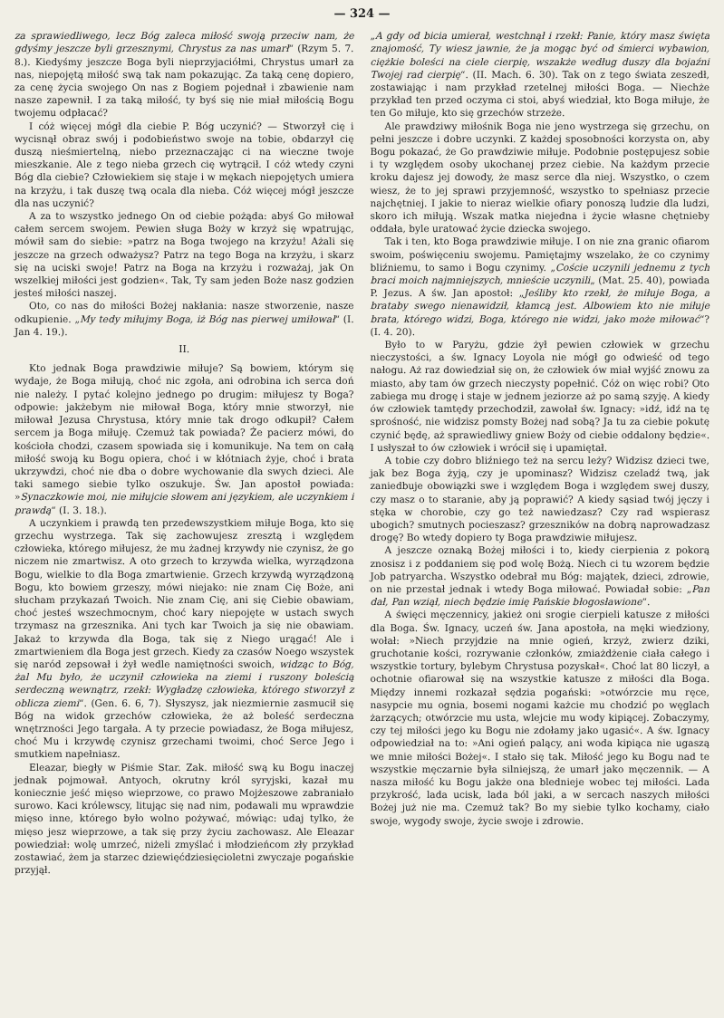— 324 —
za sprawiedliwego, lecz Bóg zaleca miłość swoją przeciw nam, że gdyśmy jeszcze byli grzesznymi, Chrystus za nas umarł“ (Rzym 5. 7. 8.). Kiedyśmy jeszcze Boga byli nieprzyjaciółmi, Chrystus umarł za nas, niepojętą miłość swą tak nam pokazując. Za taką cenę dopiero, za cenę życia swojego On nas z Bogiem pojednał i zbawienie nam nasze zapewnił. I za taką miłość, ty byś się nie miał miłością Bogu twojemu odpłacać?
I cóż więcej mógł dla ciebie P. Bóg uczynić? — Stworzył cię i wycisnął obraz swój i podobieństwo swoje na tobie, obdarzył cię duszą nieśmiertelną, niebo przeznaczając ci na wieczne twoje mieszkanie. Ale z tego nieba grzech cię wytrącił. I cóż wtedy czyni Bóg dla ciebie? Człowiekiem się staje i w mękach niepojętych umiera na krzyżu, i tak duszę twą ocala dla nieba. Cóż więcej mógł jeszcze dla nas uczynić?
A za to wszystko jednego On od ciebie pożąda: abyś Go miłował całem sercem swojem. Pewien sługa Boży w krzyż się wpatrując, mówił sam do siebie: »patrz na Boga twojego na krzyżu! Ażali się jeszcze na grzech odważysz? Patrz na tego Boga na krzyżu, i skarz się na uciski swoje! Patrz na Boga na krzyżu i rozważaj, jak On wszelkiej miłości jest godzien«. Tak, Ty sam jeden Boże nasz godzien jesteś miłości naszej.
Oto, co nas do miłości Bożej nakłania: nasze stworzenie, nasze odkupienie. „My tedy miłujmy Boga, iż Bóg nas pierwej umiłował“ (I. Jan 4. 19.).
II.
Kto jednak Boga prawdziwie miłuje? Są bowiem, którym się wydaje, że Boga miłują, choć nic zgoła, ani odrobina ich serca doń nie należy. I pytać kolejno jednego po drugim: miłujesz ty Boga? odpowie: jakżebym nie miłował Boga, który mnie stworzył, nie miłował Jezusa Chrystusa, który mnie tak drogo odkupił? Całem sercem ja Boga miłuję. Czemuż tak powiada? Że pacierz mówi, do kościoła chodzi, czasem spowiada się i komunikuje. Na tem on całą miłość swoją ku Bogu opiera, choć i w kłótniach żyje, choć i brata ukrzywdzi, choć nie dba o dobre wychowanie dla swych dzieci. Ale taki samego siebie tylko oszukuje. Św. Jan apostoł powiada: »Synaczkowie moi, nie miłujcie słowem ani językiem, ale uczynkiem i prawdą“ (I. 3. 18.).
A uczynkiem i prawdą ten przedewszystkiem miłuje Boga, kto się grzechu wystrzega. Tak się zachowujesz zresztą i względem człowieka, którego miłujesz, że mu żadnej krzywdy nie czynisz, że go niczem nie zmartwisz. A oto grzech to krzywda wielka, wyrządzona Bogu, wielkie to dla Boga zmartwienie. Grzech krzywdą wyrządzoną Bogu, kto bowiem grzeszy, mówi niejako: nie znam Cię Boże, ani słucham przykazań Twoich. Nie znam Cię, ani się Ciebie obawiam, choć jesteś wszechmocnym, choć kary niepojęte w ustach swych trzymasz na grzesznika. Ani tych kar Twoich ja się nie obawiam. Jakaż to krzywda dla Boga, tak się z Niego urągać! Ale i zmartwieniem dla Boga jest grzech. Kiedy za czasów Noego wszystek się naród zepsował i żył wedle namiętności swoich, widząc to Bóg, żal Mu było, że uczynił człowieka na ziemi i ruszony boleścią serdeczną wewnątrz, rzekł: Wygładzę człowieka, którego stworzył z oblicza ziemi“. (Gen. 6. 6, 7). Słyszysz, jak niezmiernie zasmucił się Bóg na widok grzechów człowieka, że aż boleść serdeczna wnętrzności Jego targała. A ty przecie powiadasz, że Boga miłujesz, choć Mu i krzywdę czynisz grzechami twoimi, choć Serce Jego i smutkiem napełniasz.
Eleazar, biegły w Piśmie Star. Zak. miłość swą ku Bogu inaczej jednak pojmował. Antyoch, okrutny król syryjski, kazał mu koniecznie jeść mięso wieprzowe, co prawo Mojżeszowe zabraniało surowo. Kaci królewscy, litując się nad nim, podawali mu wprawdzie mięso inne, którego było wolno pożywać, mówiąc: udaj tylko, że mięso jesz wieprzowe, a tak się przy życiu zachowasz. Ale Eleazar powiedział: wolę umrzeć, niżeli zmyślać i młodzieńcom zły przykład zostawiać, żem ja starzec dziewięćdziesięcioletni zwyczaje pogańskie przyjął.
„A gdy od bicia umierał, westchnął i rzekł: Panie, który masz święta znajomość, Ty wiesz jawnie, że ja mogąc być od śmierci wybawion, ciężkie boleści na ciele cierpię, wszakże według duszy dla bojaźni Twojej rad cierpię“. (II. Mach. 6. 30). Tak on z tego świata zeszedł, zostawiając i nam przykład rzetelnej miłości Boga. — Niechże przykład ten przed oczyma ci stoi, abyś wiedział, kto Boga miłuje, że ten Go miłuje, kto się grzechów strzeże.
Ale prawdziwy miłośnik Boga nie jeno wystrzega się grzechu, on pełni jeszcze i dobre uczynki. Z każdej sposobności korzysta on, aby Bogu pokazać, że Go prawdziwie miłuje. Podobnie postępujesz sobie i ty względem osoby ukochanej przez ciebie. Na każdym przecie kroku dajesz jej dowody, że masz serce dla niej. Wszystko, o czem wiesz, że to jej sprawi przyjemność, wszystko to spełniasz przecie najchętniej. I jakie to nieraz wielkie ofiary ponoszą ludzie dla ludzi, skoro ich miłują. Wszak matka niejedna i życie własne chętnieby oddała, byle uratować życie dziecka swojego.
Tak i ten, kto Boga prawdziwie miłuje. I on nie zna granic ofiarom swoim, poświęceniu swojemu. Pamiętajmy wszelako, że co czynimy bliźniemu, to samo i Bogu czynimy. „Coście uczynili jednemu z tych braci moich najmniejszych, mnieście uczynili„ (Mat. 25. 40), powiada P. Jezus. A św. Jan apostoł: „Jeśliby kto rzekł, że miłuje Boga, a brataby swego nienawidził, kłamcą jest. Albowiem kto nie miłuje brata, którego widzi, Boga, którego nie widzi, jako może miłować“? (I. 4. 20).
Było to w Paryżu, gdzie żył pewien człowiek w grzechu nieczystości, a św. Ignacy Loyola nie mógł go odwieść od tego nałogu. Aż raz dowiedział się on, że człowiek ów miał wyjść znowu za miasto, aby tam ów grzech nieczysty popełnić. Cóż on więc robi? Oto zabiega mu drogę i staje w jednem jeziorze aż po samą szyję. A kiedy ów człowiek tamtędy przechodził, zawołał św. Ignacy: »idź, idź na tę sprośność, nie widzisz pomsty Bożej nad sobą? Ja tu za ciebie pokutę czynić będę, aż sprawiedliwy gniew Boży od ciebie oddalony będzie«. I usłyszał to ów człowiek i wrócił się i upamiętał.
A tobie czy dobro bliźniego też na sercu leży? Widzisz dzieci twe, jak bez Boga żyją, czy je upominasz? Widzisz czeladź twą, jak zaniedbuje obowiązki swe i względem Boga i względem swej duszy, czy masz o to staranie, aby ją poprawić? A kiedy sąsiad twój jęczy i stęka w chorobie, czy go też nawiedzasz? Czy rad wspierasz ubogich? smutnych pocieszasz? grzeszników na dobrą naprowadzasz drogę? Bo wtedy dopiero ty Boga prawdziwie miłujesz.
A jeszcze oznaką Bożej miłości i to, kiedy cierpienia z pokorą znosisz i z poddaniem się pod wolę Bożą. Niech ci tu wzorem będzie Job patryarcha. Wszystko odebrał mu Bóg: majątek, dzieci, zdrowie, on nie przestał jednak i wtedy Boga miłować. Powiadał sobie: „Pan dał, Pan wziął, niech będzie imię Pańskie błogosławione“.
A święci męczennicy, jakież oni srogie cierpieli katusze z miłości dla Boga. Św. Ignacy, uczeń św. Jana apostoła, na męki wiedziony, wołał: »Niech przyjdzie na mnie ogień, krzyż, zwierz dziki, gruchotanie kości, rozrywanie członków, zmiażdżenie ciała całego i wszystkie tortury, bylebym Chrystusa pozyskał«. Choć lat 80 liczył, a ochotnie ofiarował się na wszystkie katusze z miłości dla Boga. Między innemi rozkazał sędzia pogański: »otwórzcie mu ręce, nasypcie mu ognia, bosemi nogami każcie mu chodzić po węglach żarzących; otwórzcie mu usta, wlejcie mu wody kipiącej. Zobaczymy, czy tej miłości jego ku Bogu nie zdołamy jako ugasić«. A św. Ignacy odpowiedział na to: »Ani ogień palący, ani woda kipiąca nie ugaszą we mnie miłości Bożej«. I stało się tak. Miłość jego ku Bogu nad te wszystkie męczarnie była silniejszą, że umarł jako męczennik. — A nasza miłość ku Bogu jakże ona blednieje wobec tej miłości. Lada przykrość, lada ucisk, lada ból jaki, a w sercach naszych miłości Bożej już nie ma. Czemuż tak? Bo my siebie tylko kochamy, ciało swoje, wygody swoje, życie swoje i zdrowie.